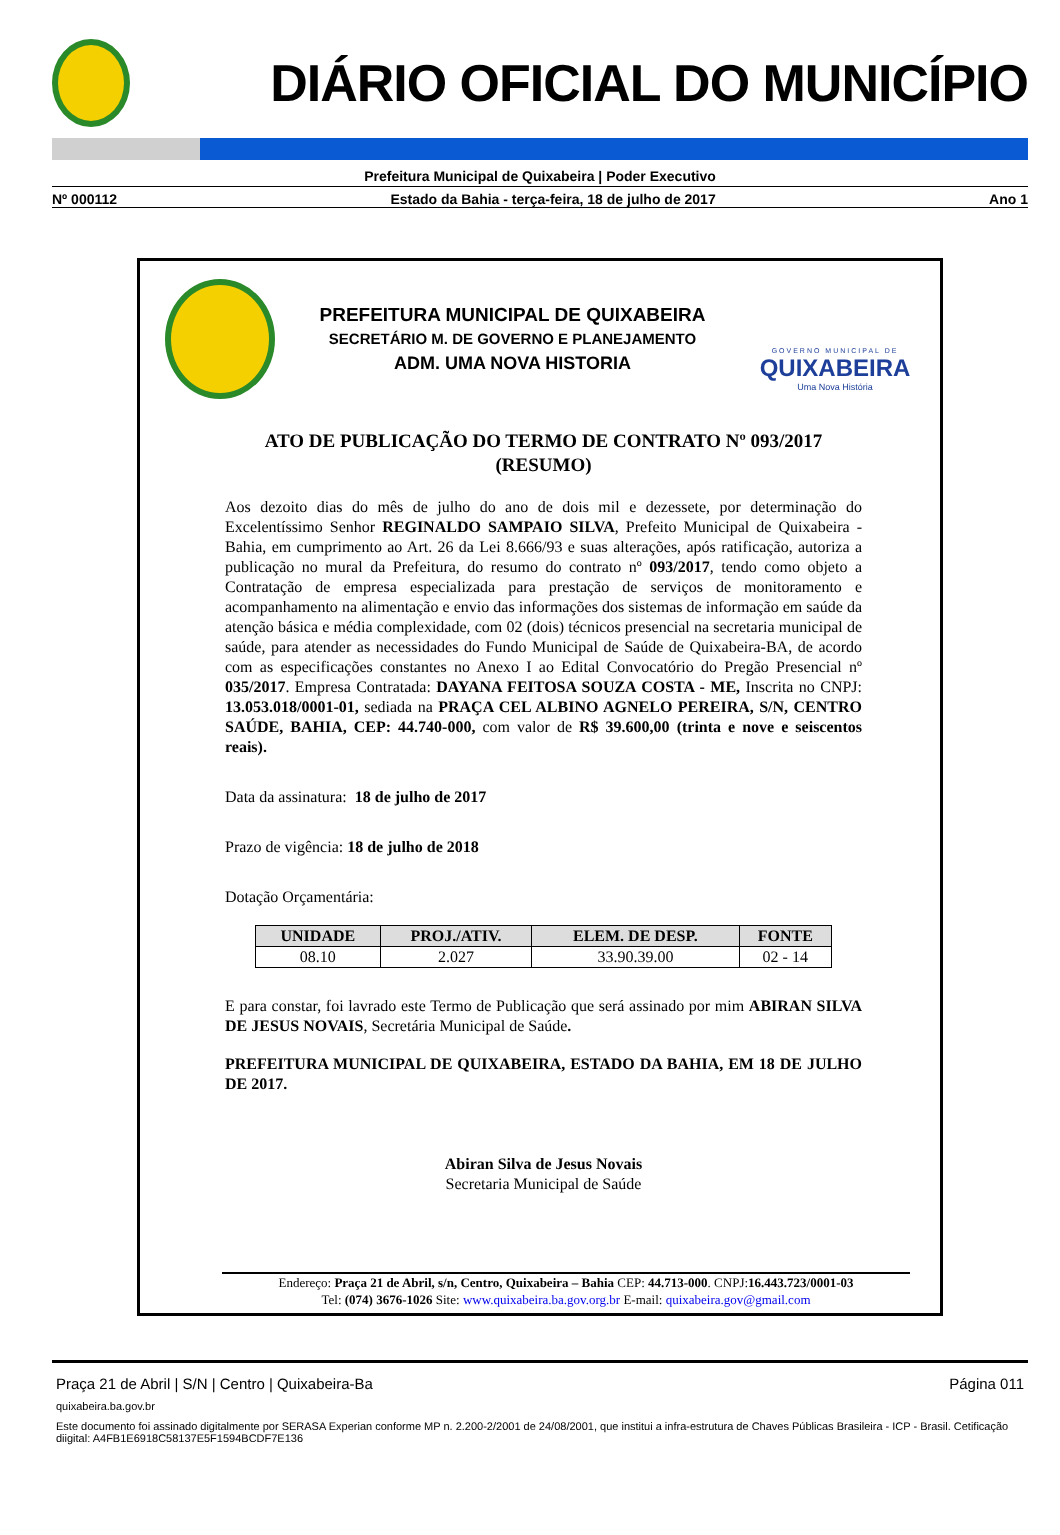DIÁRIO OFICIAL DO MUNICÍPIO
Prefeitura Municipal de Quixabeira | Poder Executivo
Nº 000112 Estado da Bahia - terça-feira, 18 de julho de 2017 Ano 1
PREFEITURA MUNICIPAL DE QUIXABEIRA
SECRETÁRIO M. DE GOVERNO E PLANEJAMENTO
ADM. UMA NOVA HISTORIA
GOVERNO MUNICIPAL DE
QUIXABEIRA
Uma Nova História
ATO DE PUBLICAÇÃO DO TERMO DE CONTRATO Nº 093/2017
(RESUMO)
Aos dezoito dias do mês de julho do ano de dois mil e dezessete, por determinação do Excelentíssimo Senhor REGINALDO SAMPAIO SILVA, Prefeito Municipal de Quixabeira - Bahia, em cumprimento ao Art. 26 da Lei 8.666/93 e suas alterações, após ratificação, autoriza a publicação no mural da Prefeitura, do resumo do contrato nº 093/2017, tendo como objeto a Contratação de empresa especializada para prestação de serviços de monitoramento e acompanhamento na alimentação e envio das informações dos sistemas de informação em saúde da atenção básica e média complexidade, com 02 (dois) técnicos presencial na secretaria municipal de saúde, para atender as necessidades do Fundo Municipal de Saúde de Quixabeira-BA, de acordo com as especificações constantes no Anexo I ao Edital Convocatório do Pregão Presencial nº 035/2017. Empresa Contratada: DAYANA FEITOSA SOUZA COSTA - ME, Inscrita no CNPJ: 13.053.018/0001-01, sediada na PRAÇA CEL ALBINO AGNELO PEREIRA, S/N, CENTRO SAÚDE, BAHIA, CEP: 44.740-000, com valor de R$ 39.600,00 (trinta e nove e seiscentos reais).
Data da assinatura: 18 de julho de 2017
Prazo de vigência: 18 de julho de 2018
Dotação Orçamentária:
| UNIDADE | PROJ./ATIV. | ELEM. DE DESP. | FONTE |
| --- | --- | --- | --- |
| 08.10 | 2.027 | 33.90.39.00 | 02 - 14 |
E para constar, foi lavrado este Termo de Publicação que será assinado por mim ABIRAN SILVA DE JESUS NOVAIS, Secretária Municipal de Saúde.
PREFEITURA MUNICIPAL DE QUIXABEIRA, ESTADO DA BAHIA, EM 18 DE JULHO DE 2017.
Abiran Silva de Jesus Novais
Secretaria Municipal de Saúde
Endereço: Praça 21 de Abril, s/n, Centro, Quixabeira – Bahia CEP: 44.713-000. CNPJ:16.443.723/0001-03
Tel: (074) 3676-1026 Site: www.quixabeira.ba.gov.org.br E-mail: quixabeira.gov@gmail.com
Praça 21 de Abril | S/N | Centro | Quixabeira-Ba Página 011
quixabeira.ba.gov.br
Este documento foi assinado digitalmente por SERASA Experian conforme MP n. 2.200-2/2001 de 24/08/2001, que institui a infra-estrutura de Chaves Públicas Brasileira - ICP - Brasil. Cetificação diigital: A4FB1E6918C58137E5F1594BCDF7E136